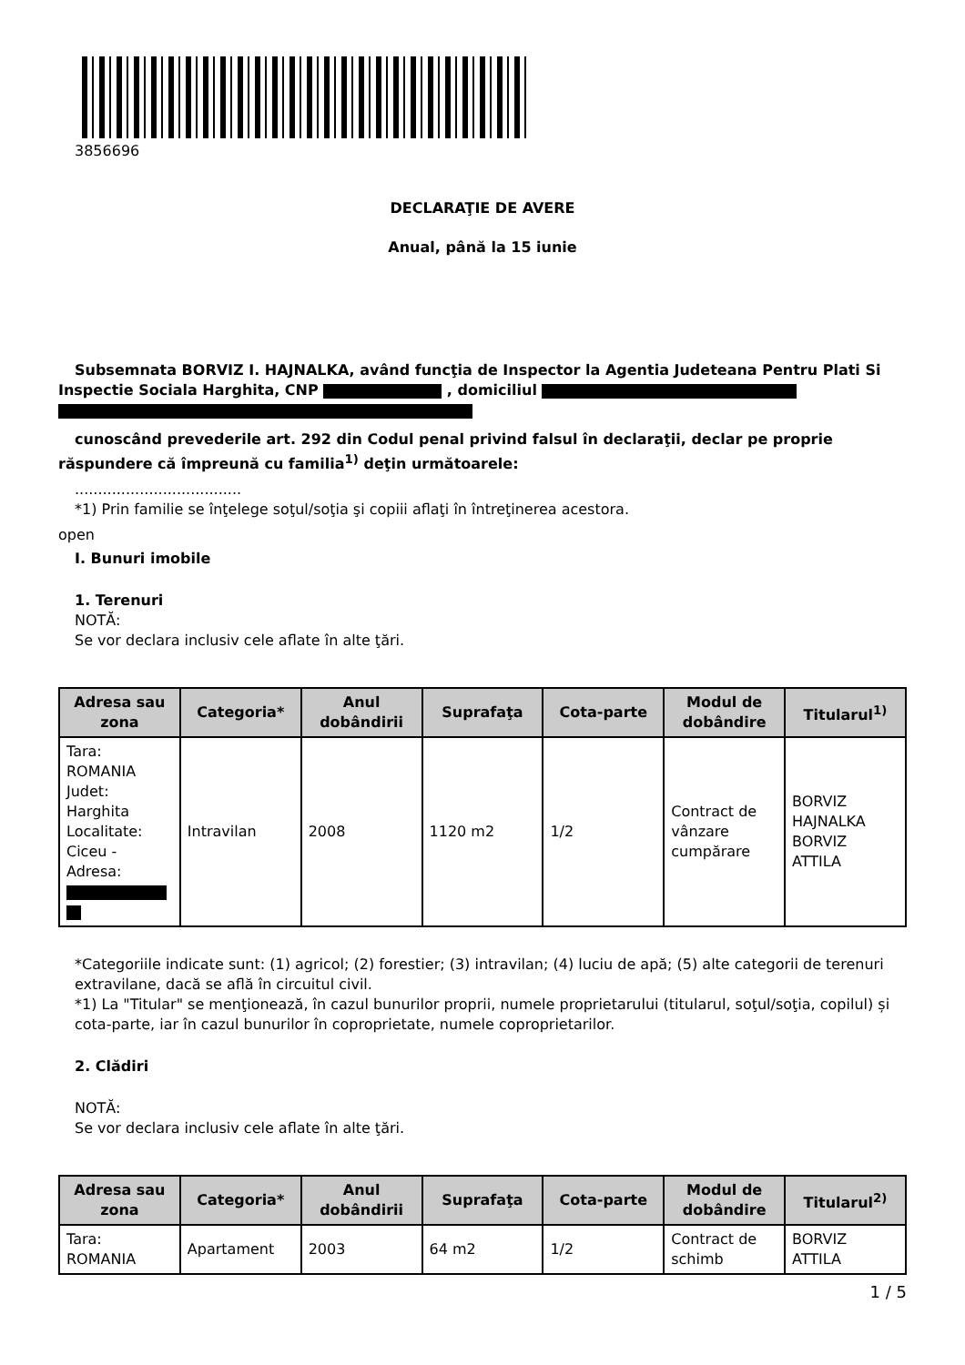3856696
DECLARAŢIE DE AVERE
Anual, până la 15 iunie
Subsemnata BORVIZ I. HAJNALKA, având funcţia de Inspector la Agentia Judeteana Pentru Plati Si Inspectie Sociala Harghita, CNP , domiciliul
cunoscând prevederile art. 292 din Codul penal privind falsul în declaraţii, declar pe proprie răspundere că împreună cu familia<sup>1)</sup> deţin următoarele:
....................................
*1) Prin familie se înţelege soţul/soţia şi copiii aflaţi în întreţinerea acestora.
open
I. Bunuri imobile
1. Terenuri
NOTĂ:
Se vor declara inclusiv cele aflate în alte ţări.
| Adresa sau zona | Categoria* | Anul dobândirii | Suprafaţa | Cota-parte | Modul de dobândire | Titularul<sup>1)</sup> |
| --- | --- | --- | --- | --- | --- | --- |
| Tara: ROMANIA Judet: Harghita Localitate: Ciceu - Adresa: | Intravilan | 2008 | 1120 m2 | 1/2 | Contract de vânzare cumpărare | BORVIZ HAJNALKA BORVIZ ATTILA |
*Categoriile indicate sunt: (1) agricol; (2) forestier; (3) intravilan; (4) luciu de apă; (5) alte categorii de terenuri extravilane, dacă se află în circuitul civil.
*1) La "Titular" se menţionează, în cazul bunurilor proprii, numele proprietarului (titularul, soţul/soţia, copilul) și cota-parte, iar în cazul bunurilor în coproprietate, numele coproprietarilor.
2. Clădiri
NOTĂ:
Se vor declara inclusiv cele aflate în alte ţări.
| Adresa sau zona | Categoria* | Anul dobândirii | Suprafaţa | Cota-parte | Modul de dobândire | Titularul<sup>2)</sup> |
| --- | --- | --- | --- | --- | --- | --- |
| Tara: ROMANIA | Apartament | 2003 | 64 m2 | 1/2 | Contract de schimb | BORVIZ ATTILA |
1 / 5